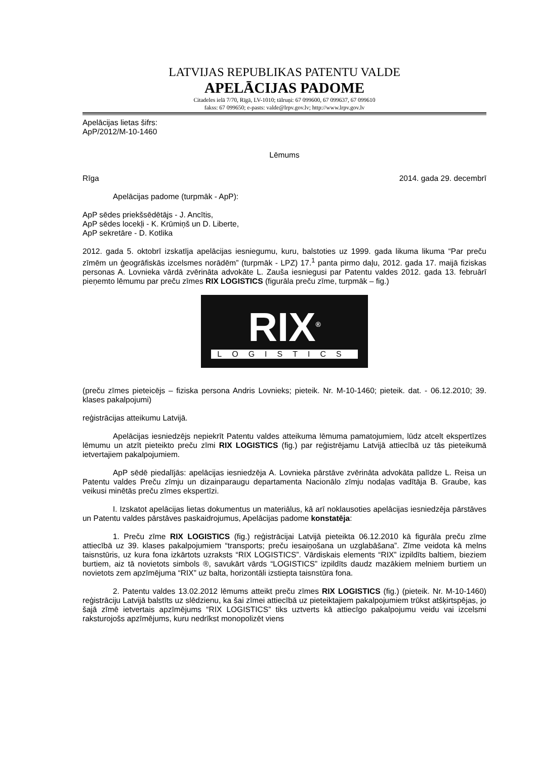LATVIJAS REPUBLIKAS PATENTU VALDE
APELĀCIJAS PADOME
Citadeles ielā 7/70, Rīgā, LV-1010; tālruņi: 67 099600, 67 099637, 67 099610
fakss: 67 099650; e-pasts: valde@lrpv.gov.lv; http://www.lrpv.gov.lv
Apelācijas lietas šifrs:
ApP/2012/M-10-1460
Lēmums
Rīga 2014. gada 29. decembrī
Apelācijas padome (turpmāk - ApP):
ApP sēdes priekšsēdētājs - J. Ancītis,
ApP sēdes locekļi - K. Krūmiņš un D. Liberte,
ApP sekretāre - D. Kotlika
2012. gada 5. oktobrī izskatīja apelācijas iesniegumu, kuru, balstoties uz 1999. gada likuma likuma “Par preču zīmēm un ģeogrāfiskās izcelsmes norādēm” (turpmāk - LPZ) 17.<sup>1</sup> panta pirmo daļu, 2012. gada 17. maijā fiziskas personas A. Lovnieka vārdā zvērināta advokāte L. Zauša iesniegusi par Patentu valdes 2012. gada 13. februārī pieņemto lēmumu par preču zīmes RIX LOGISTICS (figurāla preču zīme, turpmāk – fig.)
RIX<sup>®</sup>
LOGISTICS
(preču zīmes pieteicējs – fiziska persona Andris Lovnieks; pieteik. Nr. M-10-1460; pieteik. dat. - 06.12.2010; 39. klases pakalpojumi)
reģistrācijas atteikumu Latvijā.
Apelācijas iesniedzējs nepiekrīt Patentu valdes atteikuma lēmuma pamatojumiem, lūdz atcelt ekspertīzes lēmumu un atzīt pieteikto preču zīmi RIX LOGISTICS (fig.) par reģistrējamu Latvijā attiecībā uz tās pieteikumā ietvertajiem pakalpojumiem.
ApP sēdē piedalījās: apelācijas iesniedzēja A. Lovnieka pārstāve zvērināta advokāta palīdze L. Reisa un Patentu valdes Preču zīmju un dizainparaugu departamenta Nacionālo zīmju nodaļas vadītāja B. Graube, kas veikusi minētās preču zīmes ekspertīzi.
I. Izskatot apelācijas lietas dokumentus un materiālus, kā arī noklausoties apelācijas iesniedzēja pārstāves un Patentu valdes pārstāves paskaidrojumus, Apelācijas padome konstatēja:
1. Preču zīme RIX LOGISTICS (fig.) reģistrācijai Latvijā pieteikta 06.12.2010 kā figurāla preču zīme attiecībā uz 39. klases pakalpojumiem “transports; preču iesaiņošana un uzglabāšana”. Zīme veidota kā melns taisnstūris, uz kura fona izkārtots uzraksts “RIX LOGISTICS”. Vārdiskais elements “RIX” izpildīts baltiem, bieziem burtiem, aiz tā novietots simbols ®, savukārt vārds “LOGISTICS” izpildīts daudz mazākiem melniem burtiem un novietots zem apzīmējuma “RIX” uz balta, horizontāli izstiepta taisnstūra fona.
2. Patentu valdes 13.02.2012 lēmums atteikt preču zīmes RIX LOGISTICS (fig.) (pieteik. Nr. M-10-1460) reģistrāciju Latvijā balstīts uz slēdzienu, ka šai zīmei attiecībā uz pieteiktajiem pakalpojumiem trūkst atšķirtspējas, jo šajā zīmē ietvertais apzīmējums “RIX LOGISTICS” tiks uztverts kā attiecīgo pakalpojumu veidu vai izcelsmi raksturojošs apzīmējums, kuru nedrīkst monopolizēt viens